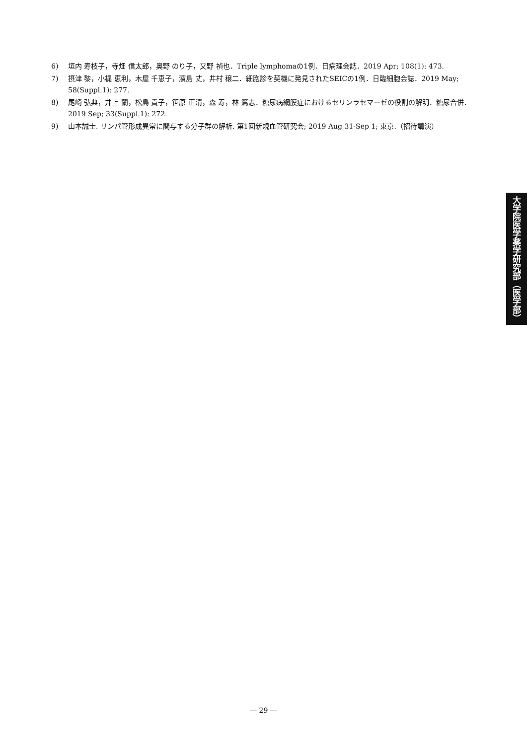6) 垣内 寿枝子，寺畑 信太郎，奥野 のり子，又野 禎也．Triple lymphomaの1例．日病理会誌．2019 Apr; 108(1): 473.
7) 摂津 黎，小梶 恵利，木屋 千恵子，濱島 丈，井村 穣二．細胞診を契機に発見されたSEICの1例．日臨細胞会誌．2019 May; 58(Suppl.1): 277.
8) 尾崎 弘典，井上 蘭，松島 貴子，笹原 正清，森 寿，林 篤志．糖尿病網膜症におけるセリンラセマーゼの役割の解明．糖尿合併．2019 Sep; 33(Suppl.1): 272.
9) 山本誠士. リンパ管形成異常に関与する分子群の解析. 第1回新規血管研究会; 2019 Aug 31-Sep 1; 東京.（招待講演）
大学院医学薬学研究部（医学部）
― 29 ―